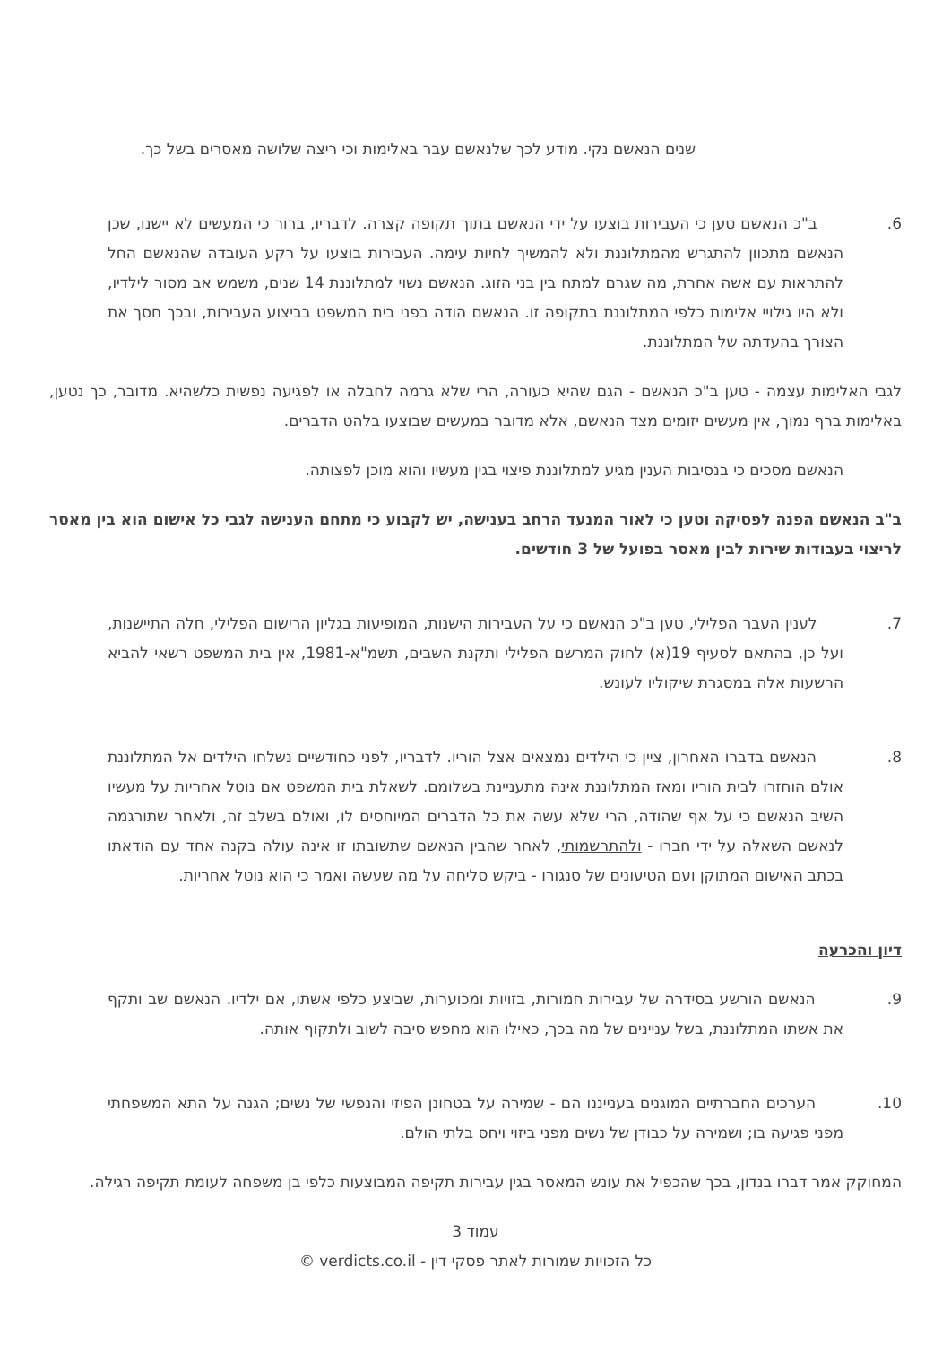שנים הנאשם נקי. מודע לכך שלנאשם עבר באלימות וכי ריצה שלושה מאסרים בשל כך.
.6 ב"כ הנאשם טען כי העבירות בוצעו על ידי הנאשם בתוך תקופה קצרה. לדבריו, ברור כי המעשים לא יישנו, שכן הנאשם מתכוון להתגרש מהמתלוננת ולא להמשיך לחיות עימה. העבירות בוצעו על רקע העובדה שהנאשם החל להתראות עם אשה אחרת, מה שגרם למתח בין בני הזוג. הנאשם נשוי למתלוננת 14 שנים, משמש אב מסור לילדיו, ולא היו גילויי אלימות כלפי המתלוננת בתקופה זו. הנאשם הודה בפני בית המשפט בביצוע העבירות, ובכך חסך את הצורך בהעדתה של המתלוננת.
לגבי האלימות עצמה - טען ב"כ הנאשם - הגם שהיא כעורה, הרי שלא גרמה לחבלה או לפגיעה נפשית כלשהיא. מדובר, כך נטען, באלימות ברף נמוך, אין מעשים יזומים מצד הנאשם, אלא מדובר במעשים שבוצעו בלהט הדברים.
הנאשם מסכים כי בנסיבות הענין מגיע למתלוננת פיצוי בגין מעשיו והוא מוכן לפצותה.
ב"ב הנאשם הפנה לפסיקה וטען כי לאור המנעד הרחב בענישה, יש לקבוע כי מתחם הענישה לגבי כל אישום הוא בין מאסר לריצוי בעבודות שירות לבין מאסר בפועל של 3 חודשים.
.7 לענין העבר הפלילי, טען ב"כ הנאשם כי על העבירות הישנות, המופיעות בגליון הרישום הפלילי, חלה התיישנות, ועל כן, בהתאם לסעיף 19(א) לחוק המרשם הפלילי ותקנת השבים, תשמ"א-1981, אין בית המשפט רשאי להביא הרשעות אלה במסגרת שיקוליו לעונש.
.8 הנאשם בדברו האחרון, ציין כי הילדים נמצאים אצל הוריו. לדבריו, לפני כחודשיים נשלחו הילדים אל המתלוננת אולם הוחזרו לבית הוריו ומאז המתלוננת אינה מתעניינת בשלומם. לשאלת בית המשפט אם נוטל אחריות על מעשיו השיב הנאשם כי על אף שהודה, הרי שלא עשה את כל הדברים המיוחסים לו, ואולם בשלב זה, ולאחר שתורגמה לנאשם השאלה על ידי חברו - ולהתרשמותי, לאחר שהבין הנאשם שתשובתו זו אינה עולה בקנה אחד עם הודאתו בכתב האישום המתוקן ועם הטיעונים של סנגורו - ביקש סליחה על מה שעשה ואמר כי הוא נוטל אחריות.
דיון והכרעה
.9 הנאשם הורשע בסידרה של עבירות חמורות, בזויות ומכוערות, שביצע כלפי אשתו, אם ילדיו. הנאשם שב ותקף את אשתו המתלוננת, בשל עניינים של מה בכך, כאילו הוא מחפש סיבה לשוב ולתקוף אותה.
.10 הערכים החברתיים המוגנים בענייננו הם - שמירה על בטחונן הפיזי והנפשי של נשים; הגנה על התא המשפחתי מפני פגיעה בו; ושמירה על כבודן של נשים מפני ביזוי ויחס בלתי הולם.
המחוקק אמר דברו בנדון, בכך שהכפיל את עונש המאסר בגין עבירות תקיפה המבוצעות כלפי בן משפחה לעומת תקיפה רגילה.
עמוד 3
כל הזכויות שמורות לאתר פסקי דין - verdicts.co.il ©